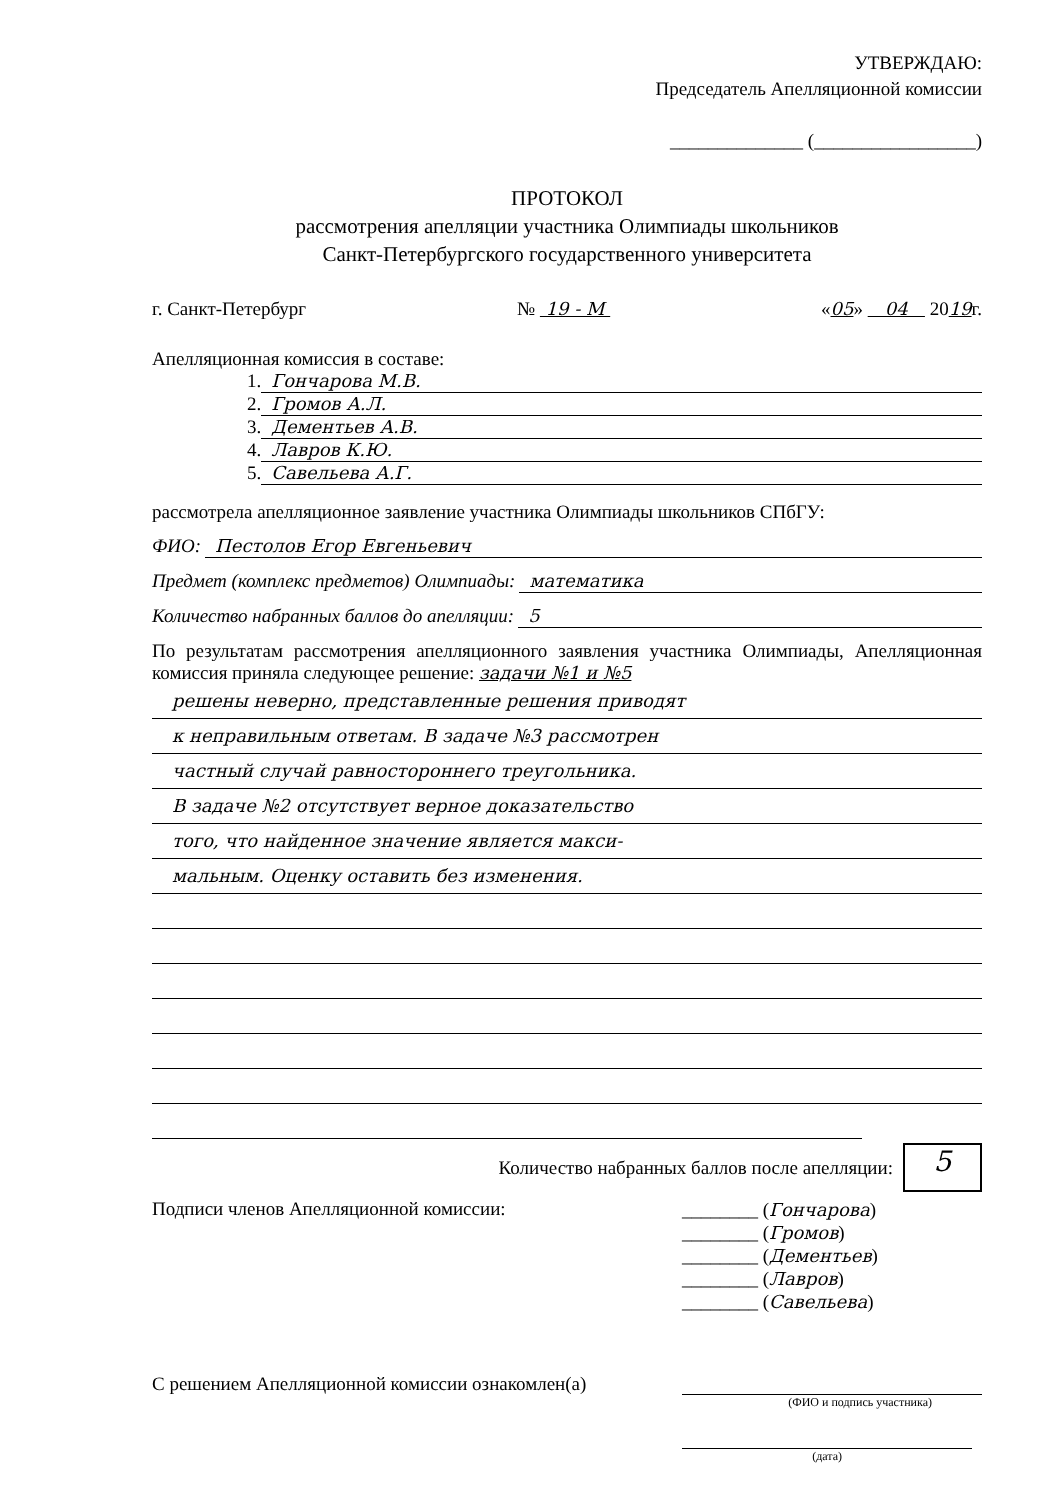УТВЕРЖДАЮ:
Председатель Апелляционной комиссии
______________ (_________________)
ПРОТОКОЛ
рассмотрения апелляции участника Олимпиады школьников
Санкт-Петербургского государственного университета
г. Санкт-Петербург № 19 - М «05» 04 2019г.
Апелляционная комиссия в составе:
1.
Гончарова М.В.
2.
Громов А.Л.
3.
Дементьев А.В.
4.
Лавров К.Ю.
5.
Савельева А.Г.
рассмотрела апелляционное заявление участника Олимпиады школьников СПбГУ:
ФИО: Пестолов Егор Евгеньевич
Предмет (комплекс предметов) Олимпиады:
математика
Количество набранных баллов до апелляции:
5
По результатам рассмотрения апелляционного заявления участника Олимпиады, Апелляционная комиссия приняла следующее решение: задачи №1 и №5
решены неверно, представленные решения приводят
к неправильным ответам. В задаче №3 рассмотрен
частный случай равностороннего треугольника.
В задаче №2 отсутствует верное доказательство
того, что найденное значение является макси-
мальным. Оценку оставить без изменения.
Количество набранных баллов после апелляции: 5
Подписи членов Апелляционной комиссии:
________ (Гончарова)
________ (Громов)
________ (Дементьев)
________ (Лавров)
________ (Савельева)
С решением Апелляционной комиссии ознакомлен(а)
(ФИО и подпись участника)
(дата)